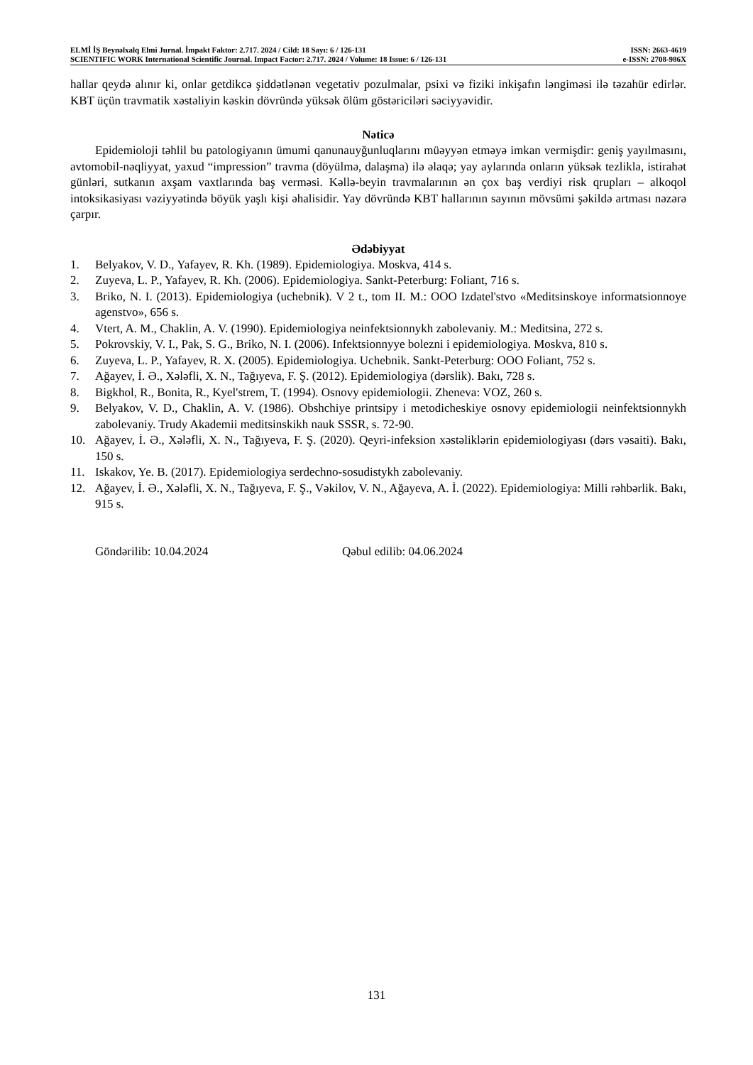ELMİ İŞ Beynəlxalq Elmi Jurnal. İmpakt Faktor: 2.717. 2024 / Cild: 18 Sayı: 6 / 126-131 ISSN: 2663-4619
SCIENTIFIC WORK International Scientific Journal. Impact Factor: 2.717. 2024 / Volume: 18 Issue: 6 / 126-131 e-ISSN: 2708-986X
hallar qeydə alınır ki, onlar getdikcə şiddətlənən vegetativ pozulmalar, psixi və fiziki inkişafın ləngiməsi ilə təzahür edirlər. KBT üçün travmatik xəstəliyin kəskin dövründə yüksək ölüm göstəriciləri səciyyəvidir.
Nəticə
Epidemioloji təhlil bu patologiyanın ümumi qanunauyğunluqlarını müəyyən etməyə imkan vermişdir: geniş yayılmasını, avtomobil-nəqliyyat, yaxud “impression” travma (döyülmə, dalaşma) ilə əlaqə; yay aylarında onların yüksək tezliklə, istirahət günləri, sutkanın axşam vaxtlarında baş verməsi. Kəllə-beyin travmalarının ən çox baş verdiyi risk qrupları – alkoqol intoksikasiyası vəziyyətində böyük yaşlı kişi əhalisidir. Yay dövründə KBT hallarının sayının mövsümi şəkildə artması nəzərə çarpır.
Ədəbiyyat
1. Belyakov, V. D., Yafayev, R. Kh. (1989). Epidemiologiya. Moskva, 414 s.
2. Zuyeva, L. P., Yafayev, R. Kh. (2006). Epidemiologiya. Sankt-Peterburg: Foliant, 716 s.
3. Briko, N. I. (2013). Epidemiologiya (uchebnik). V 2 t., tom II. M.: OOO Izdatel'stvo «Meditsinskoye informatsionnoye agenstvo», 656 s.
4. Vtert, A. M., Chaklin, A. V. (1990). Epidemiologiya neinfektsionnykh zabolevaniy. M.: Meditsina, 272 s.
5. Pokrovskiy, V. I., Pak, S. G., Briko, N. I. (2006). Infektsionnyye bolezni i epidemiologiya. Moskva, 810 s.
6. Zuyeva, L. P., Yafayev, R. X. (2005). Epidemiologiya. Uchebnik. Sankt-Peterburg: OOO Foliant, 752 s.
7. Ağayev, İ. Ə., Xələfli, X. N., Tağıyeva, F. Ş. (2012). Epidemiologiya (dərslik). Bakı, 728 s.
8. Bigkhol, R., Bonita, R., Kyel'strem, T. (1994). Osnovy epidemiologii. Zheneva: VOZ, 260 s.
9. Belyakov, V. D., Chaklin, A. V. (1986). Obshchiye printsipy i metodicheskiye osnovy epidemiologii neinfektsionnykh zabolevaniy. Trudy Akademii meditsinskikh nauk SSSR, s. 72-90.
10. Ağayev, İ. Ə., Xələfli, X. N., Tağıyeva, F. Ş. (2020). Qeyri-infeksion xəstəliklərin epidemiologiyası (dərs vəsaiti). Bakı, 150 s.
11. Iskakov, Ye. B. (2017). Epidemiologiya serdechno-sosudistykh zabolevaniy.
12. Ağayev, İ. Ə., Xələfli, X. N., Tağıyeva, F. Ş., Vəkilov, V. N., Ağayeva, A. İ. (2022). Epidemiologiya: Milli rəhbərlik. Bakı, 915 s.
Göndərilib: 10.04.2024 Qəbul edilib: 04.06.2024
131